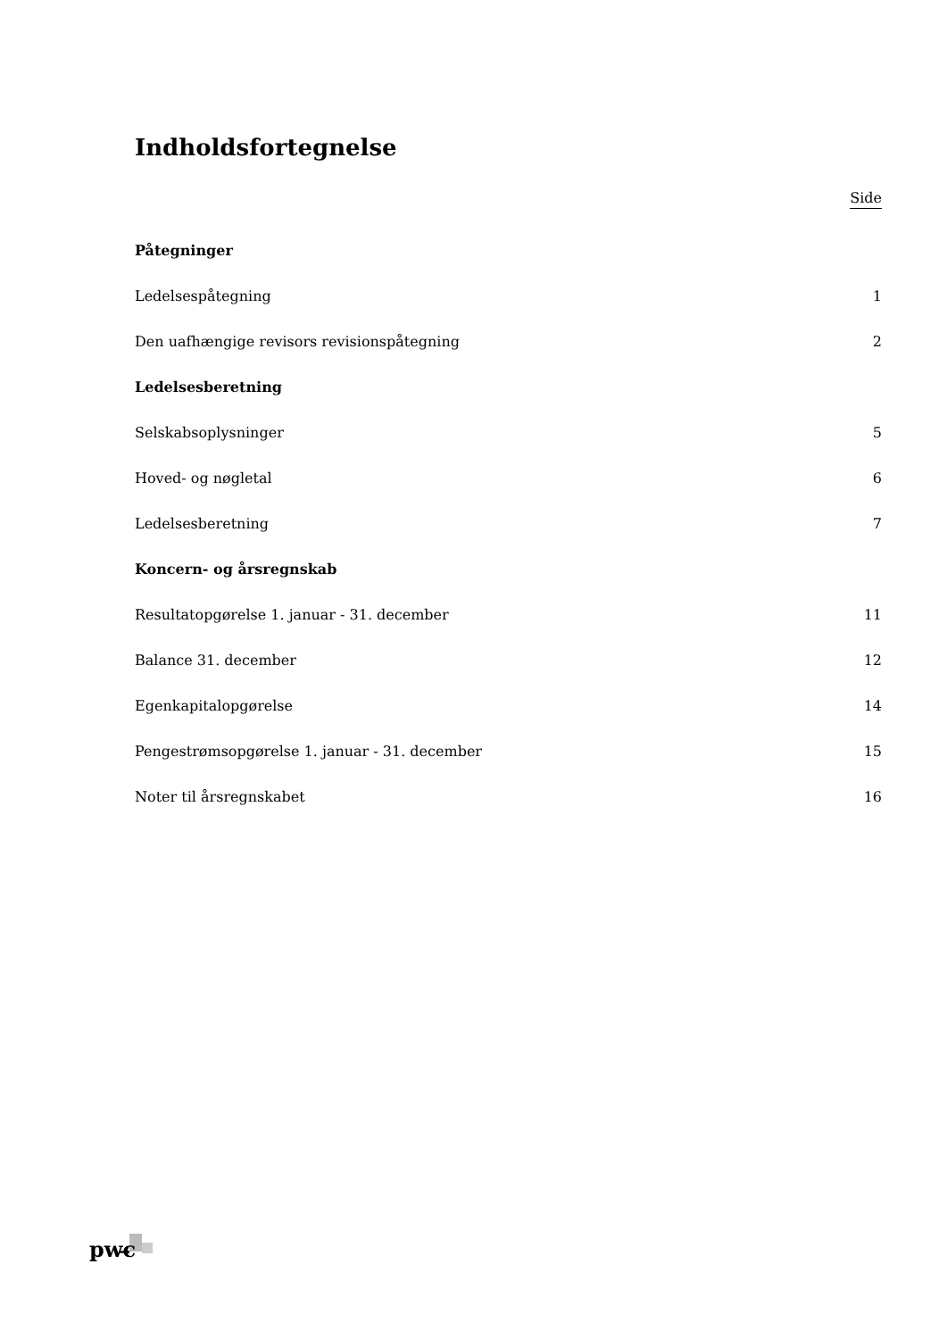Indholdsfortegnelse
Side
Påtegninger
Ledelsespåtegning 1
Den uafhængige revisors revisionspåtegning 2
Ledelsesberetning
Selskabsoplysninger 5
Hoved- og nøgletal 6
Ledelsesberetning 7
Koncern- og årsregnskab
Resultatopgørelse 1. januar - 31. december 11
Balance 31. december 12
Egenkapitalopgørelse 14
Pengestrømsopgørelse 1. januar - 31. december 15
Noter til årsregnskabet 16
pwc